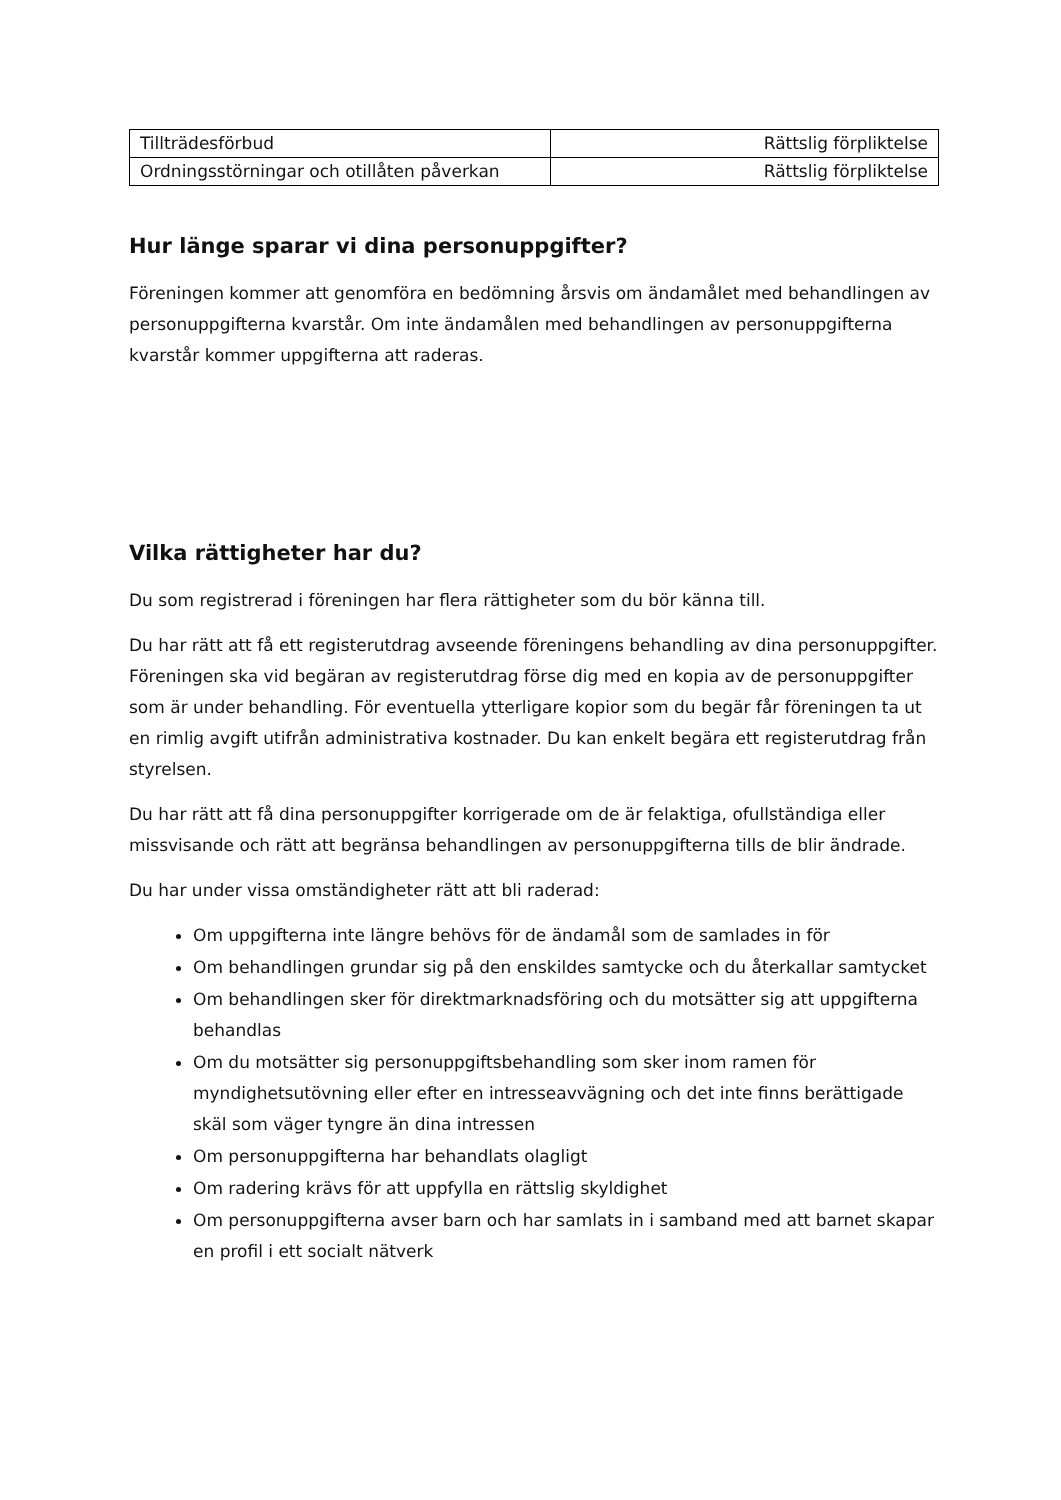| Tillträdesförbud | Rättslig förpliktelse |
| Ordningsstörningar och otillåten påverkan | Rättslig förpliktelse |
Hur länge sparar vi dina personuppgifter?
Föreningen kommer att genomföra en bedömning årsvis om ändamålet med behandlingen av personuppgifterna kvarstår. Om inte ändamålen med behandlingen av personuppgifterna kvarstår kommer uppgifterna att raderas.
Vilka rättigheter har du?
Du som registrerad i föreningen har flera rättigheter som du bör känna till.
Du har rätt att få ett registerutdrag avseende föreningens behandling av dina personuppgifter. Föreningen ska vid begäran av registerutdrag förse dig med en kopia av de personuppgifter som är under behandling. För eventuella ytterligare kopior som du begär får föreningen ta ut en rimlig avgift utifrån administrativa kostnader. Du kan enkelt begära ett registerutdrag från styrelsen.
Du har rätt att få dina personuppgifter korrigerade om de är felaktiga, ofullständiga eller missvisande och rätt att begränsa behandlingen av personuppgifterna tills de blir ändrade.
Du har under vissa omständigheter rätt att bli raderad:
Om uppgifterna inte längre behövs för de ändamål som de samlades in för
Om behandlingen grundar sig på den enskildes samtycke och du återkallar samtycket
Om behandlingen sker för direktmarknadsföring och du motsätter sig att uppgifterna behandlas
Om du motsätter sig personuppgiftsbehandling som sker inom ramen för myndighetsutövning eller efter en intresseavvägning och det inte finns berättigade skäl som väger tyngre än dina intressen
Om personuppgifterna har behandlats olagligt
Om radering krävs för att uppfylla en rättslig skyldighet
Om personuppgifterna avser barn och har samlats in i samband med att barnet skapar en profil i ett socialt nätverk